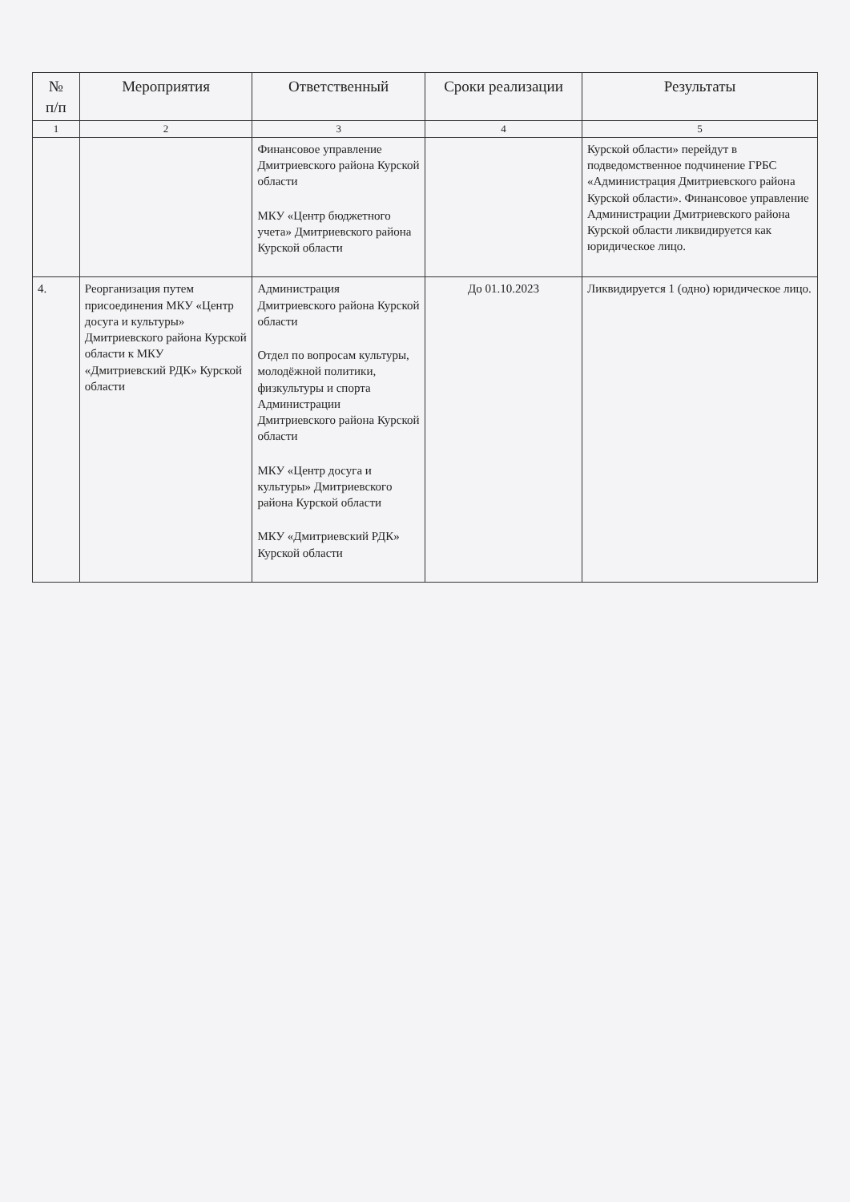| № п/п | Мероприятия | Ответственный | Сроки реализации | Результаты |
| --- | --- | --- | --- | --- |
| 1 | 2 | 3 | 4 | 5 |
| | | Финансовое управление Дмитриевского района Курской области МКУ «Центр бюджетного учета» Дмитриевского района Курской области | | Курской области» перейдут в подведомственное подчинение ГРБС «Администрация Дмитриевского района Курской области». Финансовое управление Администрации Дмитриевского района Курской области ликвидируется как юридическое лицо. |
| 4. | Реорганизация путем присоединения МКУ «Центр досуга и культуры» Дмитриевского района Курской области к МКУ «Дмитриевский РДК» Курской области | Администрация Дмитриевского района Курской области Отдел по вопросам культуры, молодёжной политики, физкультуры и спорта Администрации Дмитриевского района Курской области МКУ «Центр досуга и культуры» Дмитриевского района Курской области МКУ «Дмитриевский РДК» Курской области | До 01.10.2023 | Ликвидируется 1 (одно) юридическое лицо. |